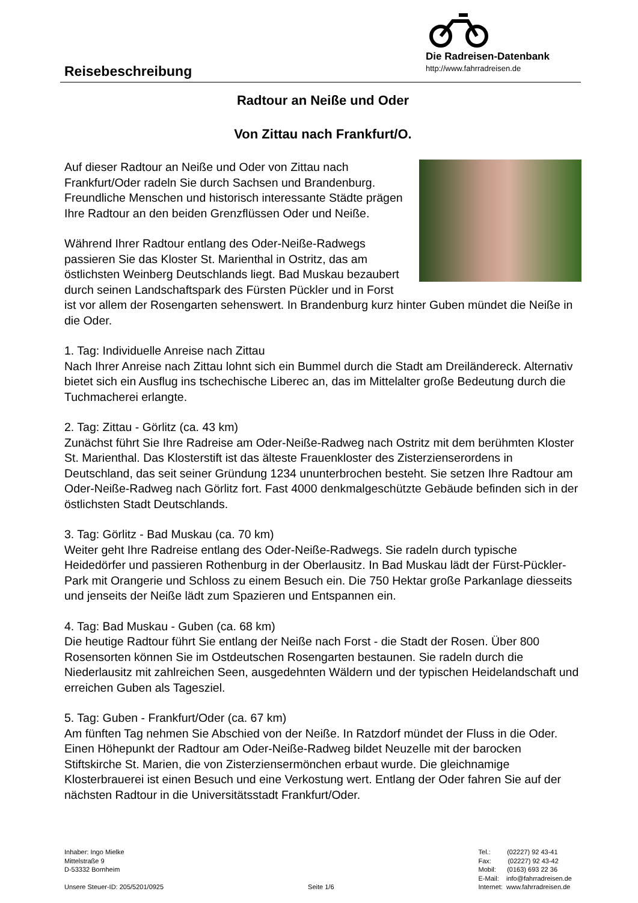Reisebeschreibung
Die Radreisen-Datenbank
http://www.fahrradreisen.de
Radtour an Neiße und Oder
Von Zittau nach Frankfurt/O.
Auf dieser Radtour an Neiße und Oder von Zittau nach Frankfurt/Oder radeln Sie durch Sachsen und Brandenburg. Freundliche Menschen und historisch interessante Städte prägen Ihre Radtour an den beiden Grenzflüssen Oder und Neiße.
Während Ihrer Radtour entlang des Oder-Neiße-Radwegs passieren Sie das Kloster St. Marienthal in Ostritz, das am östlichsten Weinberg Deutschlands liegt. Bad Muskau bezaubert durch seinen Landschaftspark des Fürsten Pückler und in Forst ist vor allem der Rosengarten sehenswert. In Brandenburg kurz hinter Guben mündet die Neiße in die Oder.
1. Tag: Individuelle Anreise nach Zittau
Nach Ihrer Anreise nach Zittau lohnt sich ein Bummel durch die Stadt am Dreiländereck. Alternativ bietet sich ein Ausflug ins tschechische Liberec an, das im Mittelalter große Bedeutung durch die Tuchmacherei erlangte.
2. Tag: Zittau - Görlitz (ca. 43 km)
Zunächst führt Sie Ihre Radreise am Oder-Neiße-Radweg nach Ostritz mit dem berühmten Kloster St. Marienthal. Das Klosterstift ist das älteste Frauenkloster des Zisterzienserordens in Deutschland, das seit seiner Gründung 1234 ununterbrochen besteht. Sie setzen Ihre Radtour am Oder-Neiße-Radweg nach Görlitz fort. Fast 4000 denkmalgeschützte Gebäude befinden sich in der östlichsten Stadt Deutschlands.
3. Tag: Görlitz - Bad Muskau (ca. 70 km)
Weiter geht Ihre Radreise entlang des Oder-Neiße-Radwegs. Sie radeln durch typische Heidedörfer und passieren Rothenburg in der Oberlausitz. In Bad Muskau lädt der Fürst-Pückler-Park mit Orangerie und Schloss zu einem Besuch ein. Die 750 Hektar große Parkanlage diesseits und jenseits der Neiße lädt zum Spazieren und Entspannen ein.
4. Tag: Bad Muskau - Guben (ca. 68 km)
Die heutige Radtour führt Sie entlang der Neiße nach Forst - die Stadt der Rosen. Über 800 Rosensorten können Sie im Ostdeutschen Rosengarten bestaunen. Sie radeln durch die Niederlausitz mit zahlreichen Seen, ausgedehnten Wäldern und der typischen Heidelandschaft und erreichen Guben als Tagesziel.
5. Tag: Guben - Frankfurt/Oder (ca. 67 km)
Am fünften Tag nehmen Sie Abschied von der Neiße. In Ratzdorf mündet der Fluss in die Oder. Einen Höhepunkt der Radtour am Oder-Neiße-Radweg bildet Neuzelle mit der barocken Stiftskirche St. Marien, die von Zisterziensermönchen erbaut wurde. Die gleichnamige Klosterbrauerei ist einen Besuch und eine Verkostung wert. Entlang der Oder fahren Sie auf der nächsten Radtour in die Universitätsstadt Frankfurt/Oder.
Inhaber: Ingo Mielke
Mittelstraße 9
D-53332 Bornheim
Unsere Steuer-ID: 205/5201/0925
Seite 1/6 Tel.: (02227) 92 43-41
Fax: (02227) 92 43-42
Mobil: (0163) 693 22 36
E-Mail: info@fahrradreisen.de
Internet: www.fahrradreisen.de